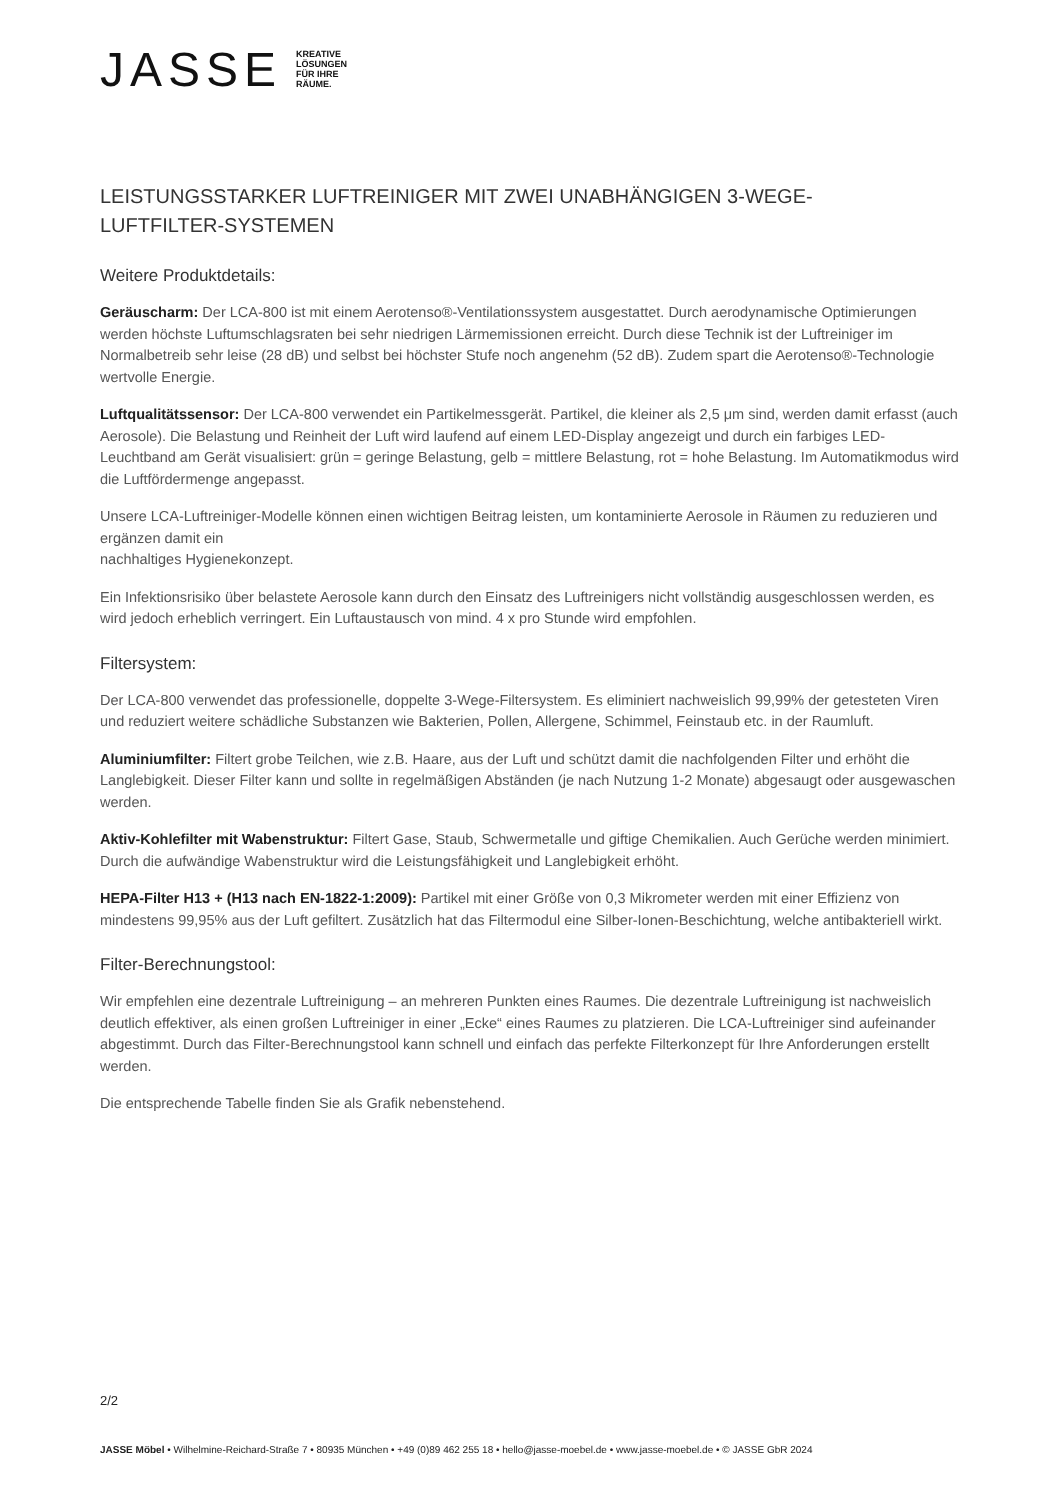JASSE KREATIVE
LÖSUNGEN
FÜR IHRE
RÄUME.
LEISTUNGSSTARKER LUFTREINIGER MIT ZWEI UNABHÄNGIGEN 3-WEGE-
LUFTFILTER-SYSTEMEN
Weitere Produktdetails:
Geräuscharm: Der LCA-800 ist mit einem Aerotenso®-Ventilationssystem ausgestattet. Durch aerodynamische Optimierungen werden höchste Luftumschlagsraten bei sehr niedrigen Lärmemissionen erreicht. Durch diese Technik ist der Luftreiniger im Normalbetreib sehr leise (28 dB) und selbst bei höchster Stufe noch angenehm (52 dB). Zudem spart die Aerotenso®-Technologie wertvolle Energie.
Luftqualitätssensor: Der LCA-800 verwendet ein Partikelmessgerät. Partikel, die kleiner als 2,5 μm sind, werden damit erfasst (auch Aerosole). Die Belastung und Reinheit der Luft wird laufend auf einem LED-Display angezeigt und durch ein farbiges LED-Leuchtband am Gerät visualisiert: grün = geringe Belastung, gelb = mittlere Belastung, rot = hohe Belastung. Im Automatikmodus wird die Luftfördermenge angepasst.
Unsere LCA-Luftreiniger-Modelle können einen wichtigen Beitrag leisten, um kontaminierte Aerosole in Räumen zu reduzieren und ergänzen damit ein
nachhaltiges Hygienekonzept.
Ein Infektionsrisiko über belastete Aerosole kann durch den Einsatz des Luftreinigers nicht vollständig ausgeschlossen werden, es wird jedoch erheblich verringert. Ein Luftaustausch von mind. 4 x pro Stunde wird empfohlen.
Filtersystem:
Der LCA-800 verwendet das professionelle, doppelte 3-Wege-Filtersystem. Es eliminiert nachweislich 99,99% der getesteten Viren und reduziert weitere schädliche Substanzen wie Bakterien, Pollen, Allergene, Schimmel, Feinstaub etc. in der Raumluft.
Aluminiumfilter: Filtert grobe Teilchen, wie z.B. Haare, aus der Luft und schützt damit die nachfolgenden Filter und erhöht die Langlebigkeit. Dieser Filter kann und sollte in regelmäßigen Abständen (je nach Nutzung 1-2 Monate) abgesaugt oder ausgewaschen werden.
Aktiv-Kohlefilter mit Wabenstruktur: Filtert Gase, Staub, Schwermetalle und giftige Chemikalien. Auch Gerüche werden minimiert. Durch die aufwändige Wabenstruktur wird die Leistungsfähigkeit und Langlebigkeit erhöht.
HEPA-Filter H13 + (H13 nach EN-1822-1:2009): Partikel mit einer Größe von 0,3 Mikrometer werden mit einer Effizienz von mindestens 99,95% aus der Luft gefiltert. Zusätzlich hat das Filtermodul eine Silber-Ionen-Beschichtung, welche antibakteriell wirkt.
Filter-Berechnungstool:
Wir empfehlen eine dezentrale Luftreinigung – an mehreren Punkten eines Raumes. Die dezentrale Luftreinigung ist nachweislich deutlich effektiver, als einen großen Luftreiniger in einer „Ecke“ eines Raumes zu platzieren. Die LCA-Luftreiniger sind aufeinander abgestimmt. Durch das Filter-Berechnungstool kann schnell und einfach das perfekte Filterkonzept für Ihre Anforderungen erstellt werden.
Die entsprechende Tabelle finden Sie als Grafik nebenstehend.
2/2
JASSE Möbel • Wilhelmine-Reichard-Straße 7 • 80935 München • +49 (0)89 462 255 18 • hello@jasse-moebel.de • www.jasse-moebel.de • © JASSE GbR 2024